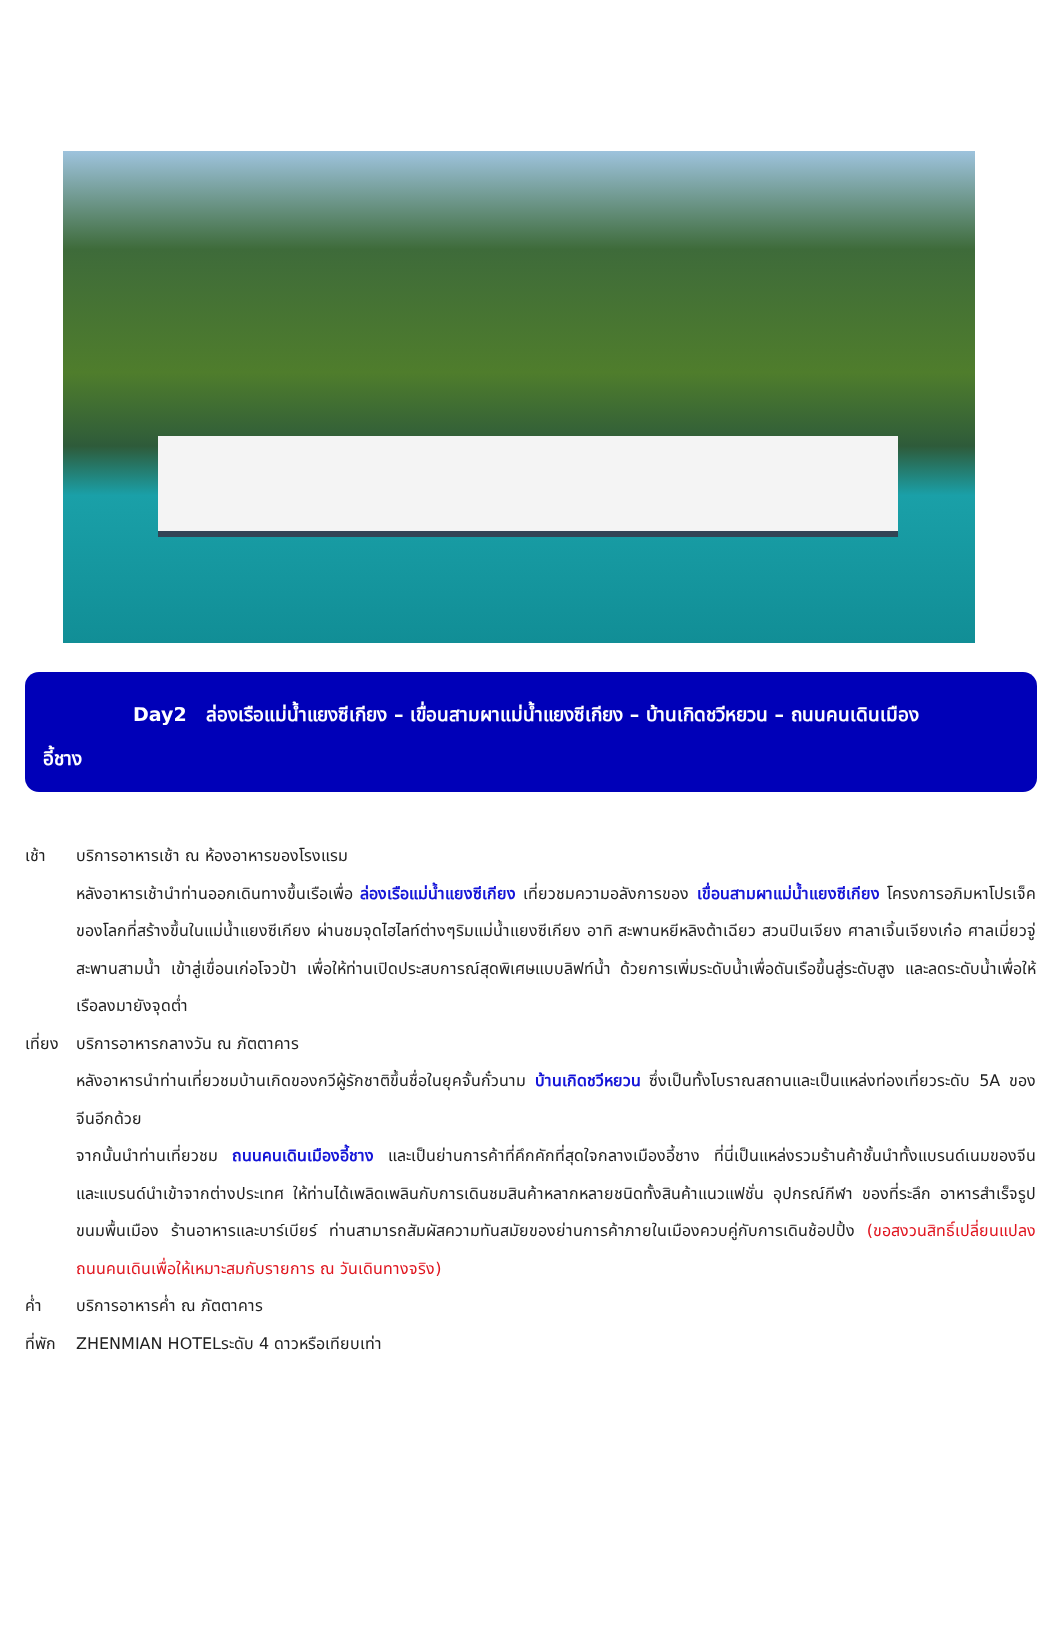Day2 ล่องเรือแม่น้ำแยงซีเกียง – เขื่อนสามผาแม่น้ำแยงซีเกียง – บ้านเกิดชวีหยวน – ถนนคนเดินเมือง
อี้ชาง
เช้า บริการอาหารเช้า ณ ห้องอาหารของโรงแรม
หลังอาหารเช้านำท่านออกเดินทางขึ้นเรือเพื่อ ล่องเรือแม่น้ำแยงซีเกียง เที่ยวชมความอลังการของ เขื่อนสามผาแม่น้ำแยงซีเกียง โครงการอภิมหาโปรเจ็คของโลกที่สร้างขึ้นในแม่น้ำแยงซีเกียง ผ่านชมจุดไฮไลท์ต่างๆริมแม่น้ำแยงซีเกียง อาทิ สะพานหยีหลิงต้าเฉียว สวนปินเจียง ศาลาเจิ้นเจียงเก๋อ ศาลเมี่ยวจู่ สะพานสามน้ำ เข้าสู่เขื่อนเก่อโจวป้า เพื่อให้ท่านเปิดประสบการณ์สุดพิเศษแบบลิฟท์น้ำ ด้วยการเพิ่มระดับน้ำเพื่อดันเรือขึ้นสู่ระดับสูง และลดระดับน้ำเพื่อให้เรือลงมายังจุดต่ำ
เที่ยง
บริการอาหารกลางวัน ณ ภัตตาคาร
หลังอาหารนำท่านเที่ยวชมบ้านเกิดของกวีผู้รักชาติขึ้นชื่อในยุคจั้นกั๋วนาม บ้านเกิดชวีหยวน ซึ่งเป็นทั้งโบราณสถานและเป็นแหล่งท่องเที่ยวระดับ 5A ของจีนอีกด้วย
จากนั้นนำท่านเที่ยวชม ถนนคนเดินเมืองอี้ชาง และเป็นย่านการค้าที่คึกคักที่สุดใจกลางเมืองอี้ชาง ที่นี่เป็นแหล่งรวมร้านค้าชั้นนำทั้งแบรนด์เนมของจีน และแบรนด์นำเข้าจากต่างประเทศ ให้ท่านได้เพลิดเพลินกับการเดินชมสินค้าหลากหลายชนิดทั้งสินค้าแนวแฟชั่น อุปกรณ์กีฬา ของที่ระลึก อาหารสำเร็จรูป ขนมพื้นเมือง ร้านอาหารและบาร์เบียร์ ท่านสามารถสัมผัสความทันสมัยของย่านการค้าภายในเมืองควบคู่กับการเดินช้อปปิ้ง (ขอสงวนสิทธิ์เปลี่ยนแปลงถนนคนเดินเพื่อให้เหมาะสมกับรายการ ณ วันเดินทางจริง)
ค่ำ บริการอาหารค่ำ ณ ภัตตาคาร
ที่พัก
ZHENMIAN HOTELระดับ 4 ดาวหรือเทียบเท่า